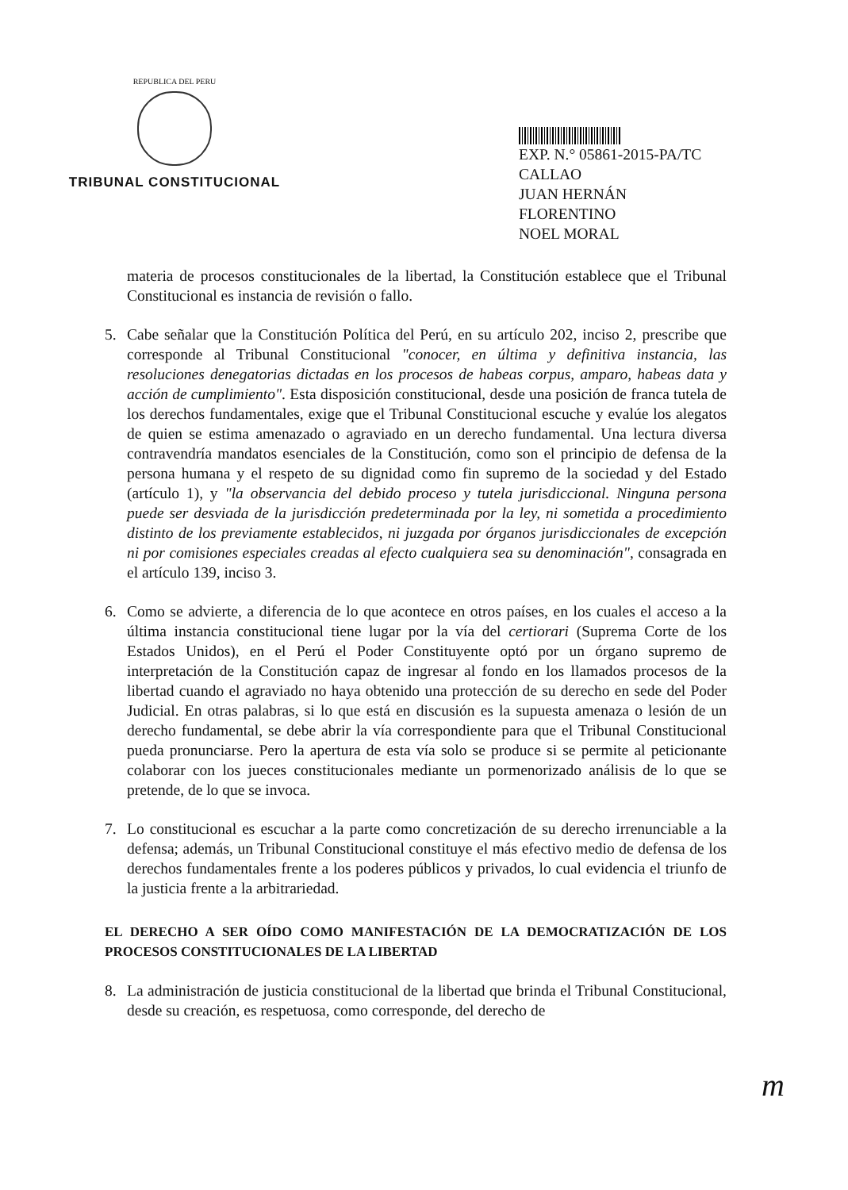REPUBLICA DEL PERU
TRIBUNAL CONSTITUCIONAL
EXP. N.° 05861-2015-PA/TC
CALLAO
JUAN HERNÁN FLORENTINO
NOEL MORAL
materia de procesos constitucionales de la libertad, la Constitución establece que el Tribunal Constitucional es instancia de revisión o fallo.
5. Cabe señalar que la Constitución Política del Perú, en su artículo 202, inciso 2, prescribe que corresponde al Tribunal Constitucional "conocer, en última y definitiva instancia, las resoluciones denegatorias dictadas en los procesos de habeas corpus, amparo, habeas data y acción de cumplimiento". Esta disposición constitucional, desde una posición de franca tutela de los derechos fundamentales, exige que el Tribunal Constitucional escuche y evalúe los alegatos de quien se estima amenazado o agraviado en un derecho fundamental. Una lectura diversa contravendría mandatos esenciales de la Constitución, como son el principio de defensa de la persona humana y el respeto de su dignidad como fin supremo de la sociedad y del Estado (artículo 1), y "la observancia del debido proceso y tutela jurisdiccional. Ninguna persona puede ser desviada de la jurisdicción predeterminada por la ley, ni sometida a procedimiento distinto de los previamente establecidos, ni juzgada por órganos jurisdiccionales de excepción ni por comisiones especiales creadas al efecto cualquiera sea su denominación", consagrada en el artículo 139, inciso 3.
6. Como se advierte, a diferencia de lo que acontece en otros países, en los cuales el acceso a la última instancia constitucional tiene lugar por la vía del certiorari (Suprema Corte de los Estados Unidos), en el Perú el Poder Constituyente optó por un órgano supremo de interpretación de la Constitución capaz de ingresar al fondo en los llamados procesos de la libertad cuando el agraviado no haya obtenido una protección de su derecho en sede del Poder Judicial. En otras palabras, si lo que está en discusión es la supuesta amenaza o lesión de un derecho fundamental, se debe abrir la vía correspondiente para que el Tribunal Constitucional pueda pronunciarse. Pero la apertura de esta vía solo se produce si se permite al peticionante colaborar con los jueces constitucionales mediante un pormenorizado análisis de lo que se pretende, de lo que se invoca.
7. Lo constitucional es escuchar a la parte como concretización de su derecho irrenunciable a la defensa; además, un Tribunal Constitucional constituye el más efectivo medio de defensa de los derechos fundamentales frente a los poderes públicos y privados, lo cual evidencia el triunfo de la justicia frente a la arbitrariedad.
EL DERECHO A SER OÍDO COMO MANIFESTACIÓN DE LA DEMOCRATIZACIÓN DE LOS PROCESOS CONSTITUCIONALES DE LA LIBERTAD
8. La administración de justicia constitucional de la libertad que brinda el Tribunal Constitucional, desde su creación, es respetuosa, como corresponde, del derecho de
m